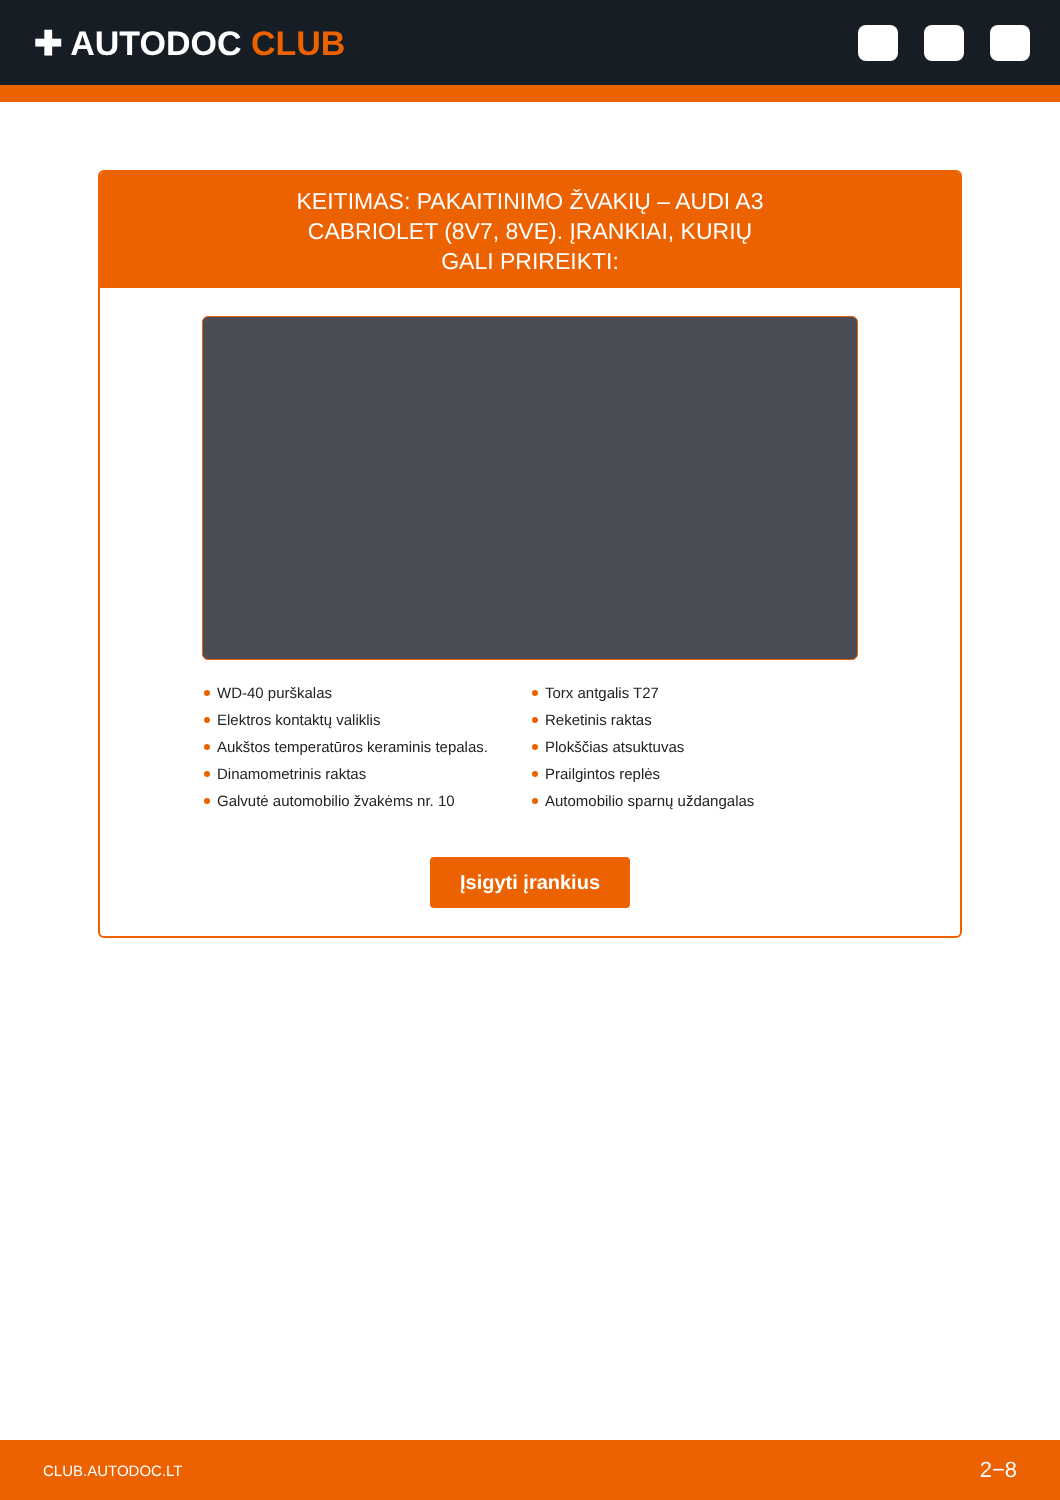✚ AUTODOC CLUB
KEITIMAS: PAKAITINIMO ŽVAKIŲ – AUDI A3 CABRIOLET (8V7, 8VE). ĮRANKIAI, KURIŲ GALI PRIREIKTI:
WD-40 purškalas
Elektros kontaktų valiklis
Aukštos temperatūros keraminis tepalas.
Dinamometrinis raktas
Galvutė automobilio žvakėms nr. 10
Torx antgalis T27
Reketinis raktas
Plokščias atsuktuvas
Prailgintos replės
Automobilio sparnų uždangalas
Įsigyti įrankius
CLUB.AUTODOC.LT 2−8